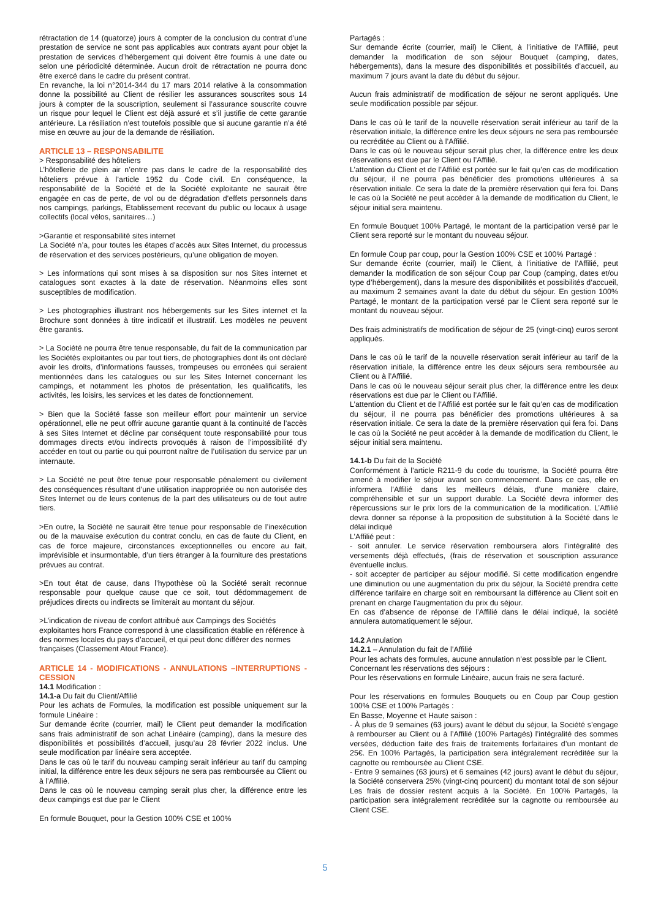rétractation de 14 (quatorze) jours à compter de la conclusion du contrat d’une prestation de service ne sont pas applicables aux contrats ayant pour objet la prestation de services d’hébergement qui doivent être fournis à une date ou selon une périodicité déterminée. Aucun droit de rétractation ne pourra donc être exercé dans le cadre du présent contrat.
En revanche, la loi n°2014-344 du 17 mars 2014 relative à la consommation donne la possibilité au Client de résilier les assurances souscrites sous 14 jours à compter de la souscription, seulement si l’assurance souscrite couvre un risque pour lequel le Client est déjà assuré et s’il justifie de cette garantie antérieure. La résiliation n’est toutefois possible que si aucune garantie n’a été mise en œuvre au jour de la demande de résiliation.
ARTICLE 13 – RESPONSABILITE
> Responsabilité des hôteliers
L’hôtellerie de plein air n’entre pas dans le cadre de la responsabilité des hôteliers prévue à l’article 1952 du Code civil. En conséquence, la responsabilité de la Société et de la Société exploitante ne saurait être engagée en cas de perte, de vol ou de dégradation d’effets personnels dans nos campings, parkings, Etablissement recevant du public ou locaux à usage collectifs (local vélos, sanitaires…)
>Garantie et responsabilité sites internet
La Société n’a, pour toutes les étapes d’accès aux Sites Internet, du processus de réservation et des services postérieurs, qu’une obligation de moyen.
> Les informations qui sont mises à sa disposition sur nos Sites internet et catalogues sont exactes à la date de réservation. Néanmoins elles sont susceptibles de modification.
> Les photographies illustrant nos hébergements sur les Sites internet et la Brochure sont données à titre indicatif et illustratif. Les modèles ne peuvent être garantis.
> La Société ne pourra être tenue responsable, du fait de la communication par les Sociétés exploitantes ou par tout tiers, de photographies dont ils ont déclaré avoir les droits, d’informations fausses, trompeuses ou erronées qui seraient mentionnées dans les catalogues ou sur les Sites Internet concernant les campings, et notamment les photos de présentation, les qualificatifs, les activités, les loisirs, les services et les dates de fonctionnement.
> Bien que la Société fasse son meilleur effort pour maintenir un service opérationnel, elle ne peut offrir aucune garantie quant à la continuité de l’accès à ses Sites Internet et décline par conséquent toute responsabilité pour tous dommages directs et/ou indirects provoqués à raison de l’impossibilité d’y accéder en tout ou partie ou qui pourront naître de l’utilisation du service par un internaute.
> La Société ne peut être tenue pour responsable pénalement ou civilement des conséquences résultant d’une utilisation inappropriée ou non autorisée des Sites Internet ou de leurs contenus de la part des utilisateurs ou de tout autre tiers.
>En outre, la Société ne saurait être tenue pour responsable de l’inexécution ou de la mauvaise exécution du contrat conclu, en cas de faute du Client, en cas de force majeure, circonstances exceptionnelles ou encore au fait, imprévisible et insurmontable, d’un tiers étranger à la fourniture des prestations prévues au contrat.
>En tout état de cause, dans l’hypothèse où la Société serait reconnue responsable pour quelque cause que ce soit, tout dédommagement de préjudices directs ou indirects se limiterait au montant du séjour.
>L’indication de niveau de confort attribué aux Campings des Sociétés exploitantes hors France correspond à une classification établie en référence à des normes locales du pays d’accueil, et qui peut donc différer des normes françaises (Classement Atout France).
ARTICLE 14 - MODIFICATIONS - ANNULATIONS –INTERRUPTIONS - CESSION
14.1 Modification :
14.1-a Du fait du Client/Affilié
Pour les achats de Formules, la modification est possible uniquement sur la formule Linéaire :
Sur demande écrite (courrier, mail) le Client peut demander la modification sans frais administratif de son achat Linéaire (camping), dans la mesure des disponibilités et possibilités d’accueil, jusqu’au 28 février 2022 inclus. Une seule modification par linéaire sera acceptée.
Dans le cas où le tarif du nouveau camping serait inférieur au tarif du camping initial, la différence entre les deux séjours ne sera pas remboursée au Client ou à l’Affilié.
Dans le cas où le nouveau camping serait plus cher, la différence entre les deux campings est due par le Client
En formule Bouquet, pour la Gestion 100% CSE et 100%
Partagés :
Sur demande écrite (courrier, mail) le Client, à l’initiative de l’Affilié, peut demander la modification de son séjour Bouquet (camping, dates, hébergements), dans la mesure des disponibilités et possibilités d’accueil, au maximum 7 jours avant la date du début du séjour.
Aucun frais administratif de modification de séjour ne seront appliqués. Une seule modification possible par séjour.
Dans le cas où le tarif de la nouvelle réservation serait inférieur au tarif de la réservation initiale, la différence entre les deux séjours ne sera pas remboursée ou recréditée au Client ou à l’Affilié.
Dans le cas où le nouveau séjour serait plus cher, la différence entre les deux réservations est due par le Client ou l’Affilié.
L’attention du Client et de l’Affilié est portée sur le fait qu’en cas de modification du séjour, il ne pourra pas bénéficier des promotions ultérieures à sa réservation initiale. Ce sera la date de la première réservation qui fera foi. Dans le cas où la Société ne peut accéder à la demande de modification du Client, le séjour initial sera maintenu.
En formule Bouquet 100% Partagé, le montant de la participation versé par le Client sera reporté sur le montant du nouveau séjour.
En formule Coup par coup, pour la Gestion 100% CSE et 100% Partagé :
Sur demande écrite (courrier, mail) le Client, à l’initiative de l’Affilié, peut demander la modification de son séjour Coup par Coup (camping, dates et/ou type d’hébergement), dans la mesure des disponibilités et possibilités d’accueil, au maximum 2 semaines avant la date du début du séjour. En gestion 100% Partagé, le montant de la participation versé par le Client sera reporté sur le montant du nouveau séjour.
Des frais administratifs de modification de séjour de 25 (vingt-cinq) euros seront appliqués.
Dans le cas où le tarif de la nouvelle réservation serait inférieur au tarif de la réservation initiale, la différence entre les deux séjours sera remboursée au Client ou à l’Affilié.
Dans le cas où le nouveau séjour serait plus cher, la différence entre les deux réservations est due par le Client ou l’Affilié.
L’attention du Client et de l’Affilié est portée sur le fait qu’en cas de modification du séjour, il ne pourra pas bénéficier des promotions ultérieures à sa réservation initiale. Ce sera la date de la première réservation qui fera foi. Dans le cas où la Société ne peut accéder à la demande de modification du Client, le séjour initial sera maintenu.
14.1-b Du fait de la Société
Conformément à l’article R211-9 du code du tourisme, la Société pourra être amené à modifier le séjour avant son commencement. Dans ce cas, elle en informera l’Affilié dans les meilleurs délais, d’une manière claire, compréhensible et sur un support durable. La Société devra informer des répercussions sur le prix lors de la communication de la modification. L’Affilié devra donner sa réponse à la proposition de substitution à la Société dans le délai indiqué
L’Affilié peut :
- soit annuler. Le service réservation remboursera alors l’intégralité des versements déjà effectués, (frais de réservation et souscription assurance éventuelle inclus.
- soit accepter de participer au séjour modifié. Si cette modification engendre une diminution ou une augmentation du prix du séjour, la Société prendra cette différence tarifaire en charge soit en remboursant la différence au Client soit en prenant en charge l’augmentation du prix du séjour.
En cas d’absence de réponse de l’Affilié dans le délai indiqué, la société annulera automatiquement le séjour.
14.2 Annulation
14.2.1 – Annulation du fait de l’Affilié
Pour les achats des formules, aucune annulation n’est possible par le Client.
Concernant les réservations des séjours :
Pour les réservations en formule Linéaire, aucun frais ne sera facturé.
Pour les réservations en formules Bouquets ou en Coup par Coup gestion 100% CSE et 100% Partagés :
En Basse, Moyenne et Haute saison :
- À plus de 9 semaines (63 jours) avant le début du séjour, la Société s’engage à rembourser au Client ou à l’Affilié (100% Partagés) l’intégralité des sommes versées, déduction faite des frais de traitements forfaitaires d’un montant de 25€. En 100% Partagés, la participation sera intégralement recréditée sur la cagnotte ou remboursée au Client CSE.
- Entre 9 semaines (63 jours) et 6 semaines (42 jours) avant le début du séjour, la Société conservera 25% (vingt-cinq pourcent) du montant total de son séjour Les frais de dossier restent acquis à la Société. En 100% Partagés, la participation sera intégralement recréditée sur la cagnotte ou remboursée au Client CSE.
5